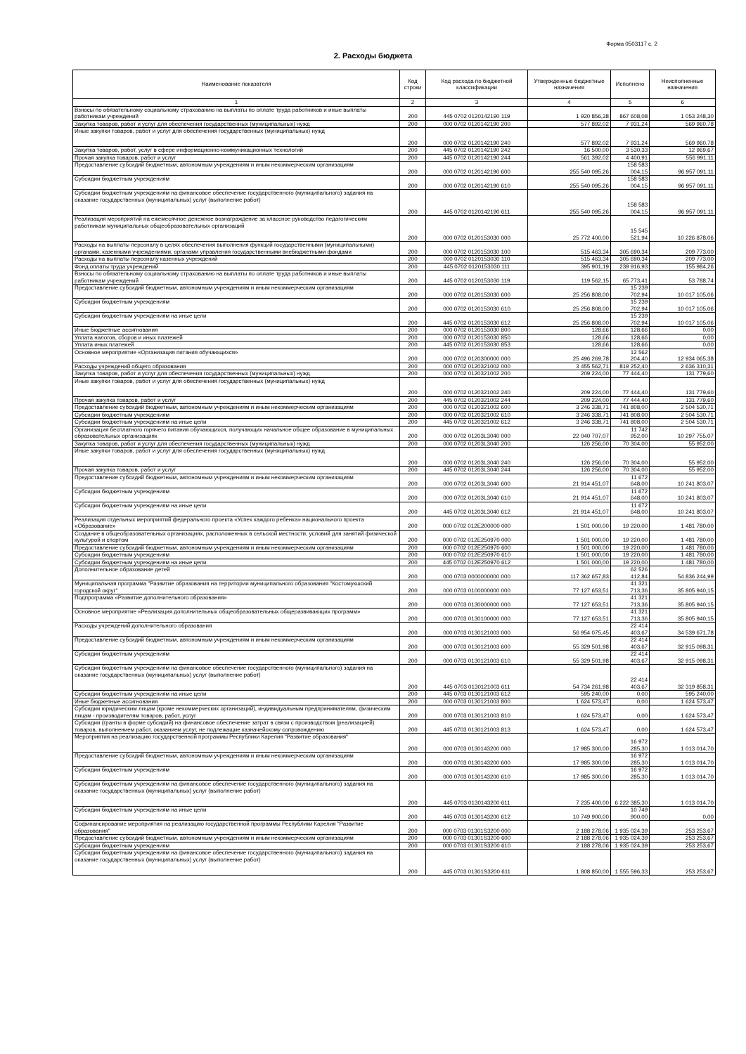Форма 0503117 с. 2
2. Расходы бюджета
| Наименование показателя | Код строки | Код расхода по бюджетной классификации | Утвержденные бюджетные назначения | Исполнено | Неисполненные назначения |
| --- | --- | --- | --- | --- | --- |
| 1 | 2 | 3 | 4 | 5 | 6 |
| Взносы по обязательному социальному страхованию на выплаты по оплате труда работников и иные выплаты работникам учреждений | 200 | 445 0702 0120142190 119 | 1 920 856,38 | 867 608,08 | 1 053 248,30 |
| Закупка товаров, работ и услуг для обеспечения государственных (муниципальных) нужд | 200 | 000 0702 0120142190 200 | 577 892,02 | 7 931,24 | 569 960,78 |
| Иные закупки товаров, работ и услуг для обеспечения государственных (муниципальных) нужд | 200 | 000 0702 0120142190 240 | 577 892,02 | 7 931,24 | 569 960,78 |
| Закупка товаров, работ, услуг в сфере информационно-коммуникационных технологий | 200 | 445 0702 0120142190 242 | 16 500,00 | 3 530,33 | 12 969,67 |
| Прочая закупка товаров, работ и услуг | 200 | 445 0702 0120142190 244 | 561 392,02 | 4 400,91 | 556 991,11 |
| Предоставление субсидий бюджетным, автономным учреждениям и иным некоммерческим организациям | 200 | 000 0702 0120142190 600 | 255 540 095,26 | 158 583 004,15 | 96 957 091,11 |
| Субсидии бюджетным учреждениям | 200 | 000 0702 0120142190 610 | 255 540 095,26 | 158 583 004,15 | 96 957 091,11 |
| Субсидии бюджетным учреждениям на финансовое обеспечение государственного (муниципального) задания на оказание государственных (муниципальных) услуг (выполнение работ) | 200 | 445 0702 0120142190 611 | 255 540 095,26 | 158 583 004,15 | 96 957 091,11 |
| Реализация мероприятий на ежемесячное денежное вознаграждение за классное руководство педагогическим работникам муниципальных общеобразовательных организаций | 200 | 000 0702 0120153030 000 | 25 772 400,00 | 15 545 521,94 | 10 226 878,06 |
| Расходы на выплаты персоналу в целях обеспечения выполнения функций государственными (муниципальными) органами, казенными учреждениями, органами управления государственными внебюджетными фондами | 200 | 000 0702 0120153030 100 | 515 463,34 | 305 690,34 | 209 773,00 |
| Расходы на выплаты персоналу казенных учреждений | 200 | 000 0702 0120153030 110 | 515 463,34 | 305 690,34 | 209 773,00 |
| Фонд оплаты труда учреждений | 200 | 445 0702 0120153030 111 | 395 901,19 | 239 916,93 | 155 984,26 |
| Взносы по обязательному социальному страхованию на выплаты по оплате труда работников и иные выплаты работникам учреждений | 200 | 445 0702 0120153030 119 | 119 562,15 | 65 773,41 | 53 788,74 |
| Предоставление субсидий бюджетным, автономным учреждениям и иным некоммерческим организациям | 200 | 000 0702 0120153030 600 | 25 256 808,00 | 15 239 702,94 | 10 017 105,06 |
| Субсидии бюджетным учреждениям | 200 | 000 0702 0120153030 610 | 25 256 808,00 | 15 239 702,94 | 10 017 105,06 |
| Субсидии бюджетным учреждениям на иные цели | 200 | 445 0702 0120153030 612 | 25 256 808,00 | 15 239 702,94 | 10 017 105,06 |
| Иные бюджетные ассигнования | 200 | 000 0702 0120153030 800 | 128,66 | 128,66 | 0,00 |
| Уплата налогов, сборов и иных платежей | 200 | 000 0702 0120153030 850 | 128,66 | 128,66 | 0,00 |
| Уплата иных платежей | 200 | 445 0702 0120153030 853 | 128,66 | 128,66 | 0,00 |
| Основное мероприятие «Организация питания обучающихся» | 200 | 000 0702 0120300000 000 | 25 496 269,78 | 12 562 204,40 | 12 934 065,38 |
| Расходы учреждений общего образования | 200 | 000 0702 0120321002 000 | 3 455 562,71 | 819 252,40 | 2 636 310,31 |
| Закупка товаров, работ и услуг для обеспечения государственных (муниципальных) нужд | 200 | 000 0702 0120321002 200 | 209 224,00 | 77 444,40 | 131 779,60 |
| Иные закупки товаров, работ и услуг для обеспечения государственных (муниципальных) нужд | 200 | 000 0702 0120321002 240 | 209 224,00 | 77 444,40 | 131 779,60 |
| Прочая закупка товаров, работ и услуг | 200 | 445 0702 0120321002 244 | 209 224,00 | 77 444,40 | 131 779,60 |
| Предоставление субсидий бюджетным, автономным учреждениям и иным некоммерческим организациям | 200 | 000 0702 0120321002 600 | 3 246 338,71 | 741 808,00 | 2 504 530,71 |
| Субсидии бюджетным учреждениям | 200 | 000 0702 0120321002 610 | 3 246 338,71 | 741 808,00 | 2 504 530,71 |
| Субсидии бюджетным учреждениям на иные цели | 200 | 445 0702 0120321002 612 | 3 246 338,71 | 741 808,00 | 2 504 530,71 |
| Организация бесплатного горячего питания обучающихся, получающих начальное общее образование в муниципальных образовательных организациях | 200 | 000 0702 01203L3040 000 | 22 040 707,07 | 11 742 952,00 | 10 297 755,07 |
| Закупка товаров, работ и услуг для обеспечения государственных (муниципальных) нужд | 200 | 000 0702 01203L3040 200 | 126 256,00 | 70 304,00 | 55 952,00 |
| Иные закупки товаров, работ и услуг для обеспечения государственных (муниципальных) нужд | 200 | 000 0702 01203L3040 240 | 126 256,00 | 70 304,00 | 55 952,00 |
| Прочая закупка товаров, работ и услуг | 200 | 445 0702 01203L3040 244 | 126 256,00 | 70 304,00 | 55 952,00 |
| Предоставление субсидий бюджетным, автономным учреждениям и иным некоммерческим организациям | 200 | 000 0702 01203L3040 600 | 21 914 451,07 | 11 672 648,00 | 10 241 803,07 |
| Субсидии бюджетным учреждениям | 200 | 000 0702 01203L3040 610 | 21 914 451,07 | 11 672 648,00 | 10 241 803,07 |
| Субсидии бюджетным учреждениям на иные цели | 200 | 445 0702 01203L3040 612 | 21 914 451,07 | 11 672 648,00 | 10 241 803,07 |
| Реализация отдельных мероприятий федерального проекта «Успех каждого ребенка» национального проекта «Образование» | 200 | 000 0702 012E200000 000 | 1 501 000,00 | 19 220,00 | 1 481 780,00 |
| Создание в общеобразовательных организациях, расположенных в сельской местности, условий для занятий физической культурой и спортом | 200 | 000 0702 012E250970 000 | 1 501 000,00 | 19 220,00 | 1 481 780,00 |
| Предоставление субсидий бюджетным, автономным учреждениям и иным некоммерческим организациям | 200 | 000 0702 012E250970 600 | 1 501 000,00 | 19 220,00 | 1 481 780,00 |
| Субсидии бюджетным учреждениям | 200 | 000 0702 012E250970 610 | 1 501 000,00 | 19 220,00 | 1 481 780,00 |
| Субсидии бюджетным учреждениям на иные цели | 200 | 445 0702 012E250970 612 | 1 501 000,00 | 19 220,00 | 1 481 780,00 |
| Дополнительное образование детей | 200 | 000 0703 0000000000 000 | 117 362 657,83 | 62 526 412,84 | 54 836 244,99 |
| Муниципальная программа "Развитие образования на территории муниципального образования "Костомукшский городской округ" | 200 | 000 0703 0100000000 000 | 77 127 653,51 | 41 321 713,36 | 35 805 940,15 |
| Подпрограмма «Развитие дополнительного образования» | 200 | 000 0703 0130000000 000 | 77 127 653,51 | 41 321 713,36 | 35 805 940,15 |
| Основное мероприятие «Реализация дополнительных общеобразовательных общеразвивающих программ» | 200 | 000 0703 0130100000 000 | 77 127 653,51 | 41 321 713,36 | 35 805 940,15 |
| Расходы учреждений дополнительного образования | 200 | 000 0703 0130121003 000 | 56 954 075,45 | 22 414 403,67 | 34 539 671,78 |
| Предоставление субсидий бюджетным, автономным учреждениям и иным некоммерческим организациям | 200 | 000 0703 0130121003 600 | 55 329 501,98 | 22 414 403,67 | 32 915 098,31 |
| Субсидии бюджетным учреждениям | 200 | 000 0703 0130121003 610 | 55 329 501,98 | 22 414 403,67 | 32 915 098,31 |
| Субсидии бюджетным учреждениям на финансовое обеспечение государственного (муниципального) задания на оказание государственных (муниципальных) услуг (выполнение работ) | 200 | 445 0703 0130121003 611 | 54 734 261,98 | 22 414 403,67 | 32 319 858,31 |
| Субсидии бюджетным учреждениям на иные цели | 200 | 445 0703 0130121003 612 | 595 240,00 | 0,00 | 595 240,00 |
| Иные бюджетные ассигнования | 200 | 000 0703 0130121003 800 | 1 624 573,47 | 0,00 | 1 624 573,47 |
| Субсидии юридическим лицам (кроме некоммерческих организаций), индивидуальным предпринимателям, физическим лицам - производителям товаров, работ, услуг | 200 | 000 0703 0130121003 810 | 1 624 573,47 | 0,00 | 1 624 573,47 |
| Субсидии (гранты в форме субсидий) на финансовое обеспечение затрат в связи с производством (реализацией) товаров, выполнением работ, оказанием услуг, не подлежащие казначейскому сопровождению | 200 | 445 0703 0130121003 813 | 1 624 573,47 | 0,00 | 1 624 573,47 |
| Мероприятия на реализацию государственной программы Республики Карелия "Развитие образования" | 200 | 000 0703 0130143200 000 | 17 985 300,00 | 16 972 285,30 | 1 013 014,70 |
| Предоставление субсидий бюджетным, автономным учреждениям и иным некоммерческим организациям | 200 | 000 0703 0130143200 600 | 17 985 300,00 | 16 972 285,30 | 1 013 014,70 |
| Субсидии бюджетным учреждениям | 200 | 000 0703 0130143200 610 | 17 985 300,00 | 16 972 285,30 | 1 013 014,70 |
| Субсидии бюджетным учреждениям на финансовое обеспечение государственного (муниципального) задания на оказание государственных (муниципальных) услуг (выполнение работ) | 200 | 445 0703 0130143200 611 | 7 235 400,00 | 6 222 385,30 | 1 013 014,70 |
| Субсидии бюджетным учреждениям на иные цели | 200 | 445 0703 0130143200 612 | 10 749 900,00 | 10 749 900,00 | 0,00 |
| Софинансирование мероприятия на реализацию государственной программы Республики Карелия "Развитие образования" | 200 | 000 0703 01301S3200 000 | 2 188 278,06 | 1 935 024,39 | 253 253,67 |
| Предоставление субсидий бюджетным, автономным учреждениям и иным некоммерческим организациям | 200 | 000 0703 01301S3200 600 | 2 188 278,06 | 1 935 024,39 | 253 253,67 |
| Субсидии бюджетным учреждениям | 200 | 000 0703 01301S3200 610 | 2 188 278,06 | 1 935 024,39 | 253 253,67 |
| Субсидии бюджетным учреждениям на финансовое обеспечение государственного (муниципального) задания на оказание государственных (муниципальных) услуг (выполнение работ) | 200 | 445 0703 01301S3200 611 | 1 808 850,00 | 1 555 596,33 | 253 253,67 |